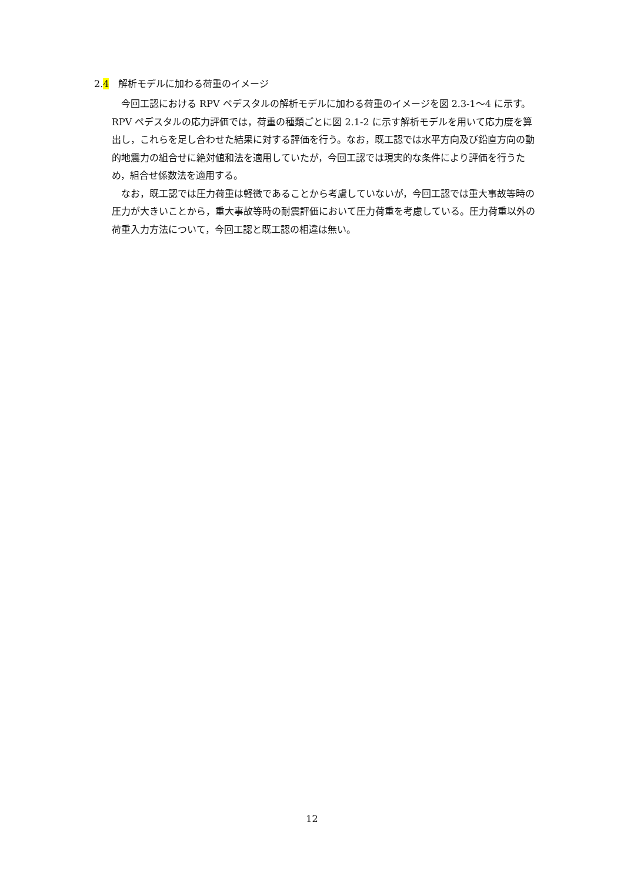2.4　解析モデルに加わる荷重のイメージ
今回工認における RPV ペデスタルの解析モデルに加わる荷重のイメージを図 2.3-1～4 に示す。RPV ペデスタルの応力評価では，荷重の種類ごとに図 2.1-2 に示す解析モデルを用いて応力度を算出し，これらを足し合わせた結果に対する評価を行う。なお，既工認では水平方向及び鉛直方向の動的地震力の組合せに絶対値和法を適用していたが，今回工認では現実的な条件により評価を行うため，組合せ係数法を適用する。
なお，既工認では圧力荷重は軽微であることから考慮していないが，今回工認では重大事故等時の圧力が大きいことから，重大事故等時の耐震評価において圧力荷重を考慮している。圧力荷重以外の荷重入力方法について，今回工認と既工認の相違は無い。
12